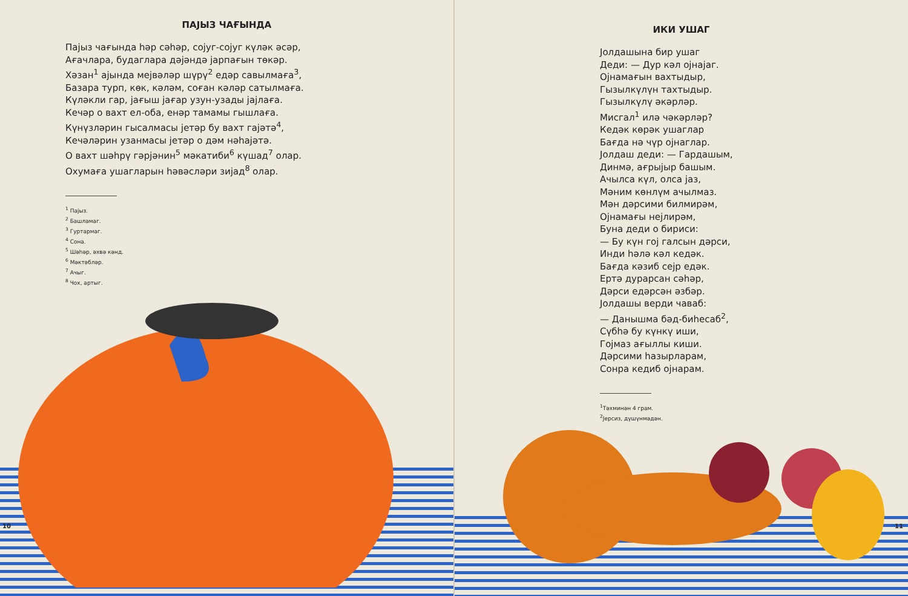ПАЈЫЗ ЧАҒЫНДА
Пајыз чағында һәр сәһәр, сојуг-сојуг күләк әсәр,
Ағачлара, будаглара дәјәндә јарпағын төкәр.
Хәзан<sup>1</sup> ајында мејвәләр шүрү<sup>2</sup> едәр савылмаға<sup>3</sup>,
Базара турп, көк, кәләм, соған кәләр сатылмаға.
Күләкли гар, јағыш јағар узун-узады јајлаға.
Кечәр о вахт ел-оба, енәр тамамы гышлаға.
Күнүзләрин гысалмасы јетәр бу вахт гајәтә<sup>4</sup>,
Кечәләрин узанмасы јетәр о дәм нәһајәтә.
О вахт шәһрү гәрјәнин<sup>5</sup> мәкатиби<sup>6</sup> күшад<sup>7</sup> олар.
Охумаға ушагларын һәвәсләри зијад<sup>8</sup> олар.
<sup>1</sup> Пајыз.
<sup>2</sup> Башламаг.
<sup>3</sup> Гуртармаг.
<sup>4</sup> Сона.
<sup>5</sup> Шәһәр, әхвә кәнд.
<sup>6</sup> Мәктәбләр.
<sup>7</sup> Ачыг.
<sup>8</sup> Чох, артыг.
10
ИКИ УШАГ
Јолдашына бир ушаг
Деди: — Дур кәл ојнајаг.
Ојнамағын вахтыдыр,
Гызылкүлүн тахтыдыр.
Гызылкүлү әкәрләр.
Мисгал<sup>1</sup> илә чәкәрләр?
Кедәк көрәк ушаглар
Бағда нә чүр ојнаглар.
Јолдаш деди: — Гардашым,
Динмә, ағрыјыр башым.
Ачылса күл, олса јаз,
Мәним көнлүм ачылмаз.
Мән дәрсими билмирәм,
Ојнамағы нејлирәм,
Буна деди о бириси:
— Бу күн гој галсын дәрси,
Инди һәлә кәл кедәк.
Бағда кәзиб сејр едәк.
Ертә дурарсан сәһәр,
Дәрси едәрсән әзбәр.
Јолдашы верди чаваб:
— Данышма бәд-биһесаб<sup>2</sup>,
Сүбһә бу күнкү иши,
Гојмаз ағыллы киши.
Дәрсими һазырларам,
Сонра кедиб ојнарам.
<sup>1</sup> Тәхминән 4 грам.
<sup>2</sup> Јерсиз, дүшүнмәдән.
11